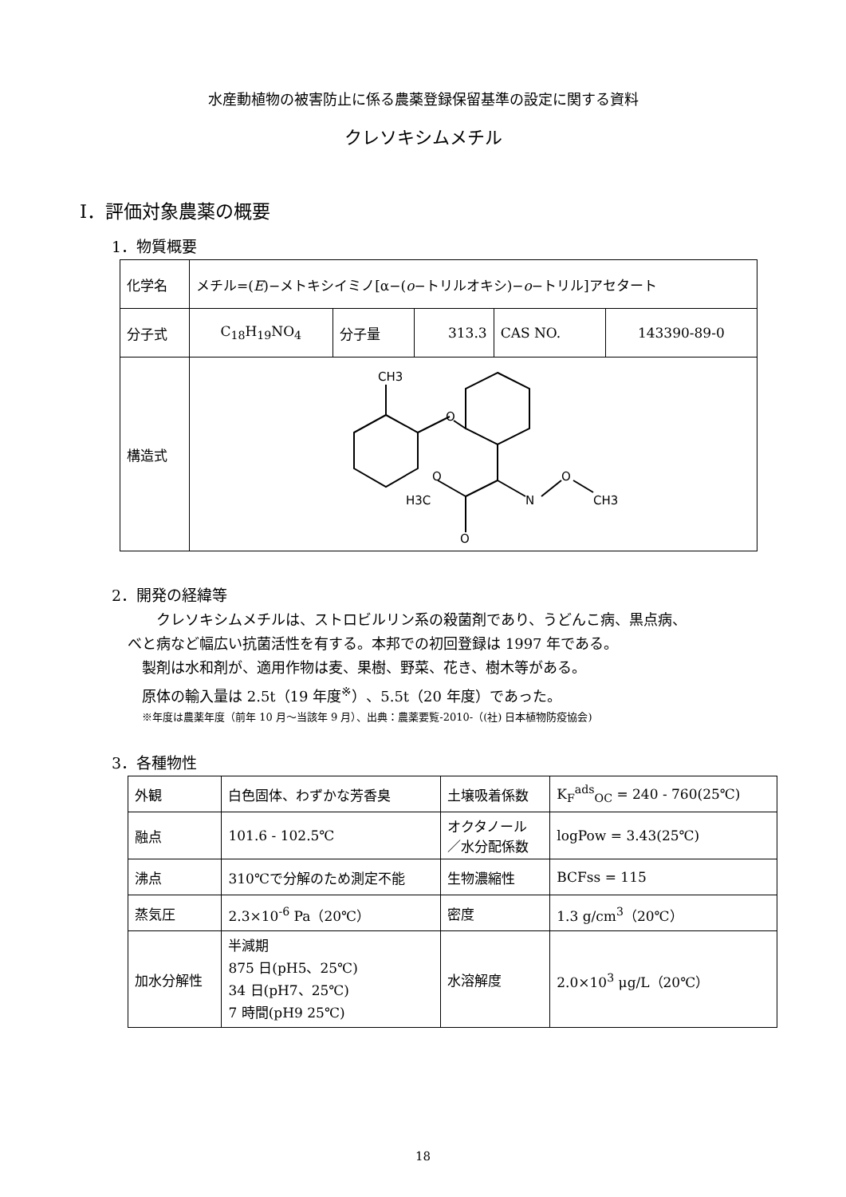水産動植物の被害防止に係る農薬登録保留基準の設定に関する資料
クレソキシムメチル
I．評価対象農薬の概要
1．物質概要
| 化学名 | メチル=( E )−メトキシイミノ[α−( o −トリルオキシ)− o −トリル]アセタート | | | | |
| 分子式 | C<sub>18</sub>H<sub>19</sub>NO<sub>4</sub> | 分子量 | 313.3 | CAS NO. | 143390-89-0 |
| 構造式 | CH3 O H3C O O N O CH3 | | | | |
2．開発の経緯等
　クレソキシムメチルは、ストロビルリン系の殺菌剤であり、うどんこ病、黒点病、
べと病など幅広い抗菌活性を有する。本邦での初回登録は 1997 年である。
製剤は水和剤が、適用作物は麦、果樹、野菜、花き、樹木等がある。
原体の輸入量は 2.5t（19 年度<sup>※</sup>）、5.5t（20 年度）であった。
※年度は農薬年度（前年 10 月～当該年 9 月）、出典：農薬要覧-2010-（(社) 日本植物防疫協会)
3．各種物性
| 外観 | 白色固体、わずかな芳香臭 | 土壌吸着係数 | K<sub>F</sub><sup>ads</sup><sub>OC</sub> = 240 - 760(25℃) |
| 融点 | 101.6 - 102.5℃ | オクタノール ／水分配係数 | logPow = 3.43(25℃) |
| 沸点 | 310℃で分解のため測定不能 | 生物濃縮性 | BCFss = 115 |
| 蒸気圧 | 2.3×10<sup>-6</sup> Pa（20℃） | 密度 | 1.3 g/cm<sup>3</sup>（20℃） |
| 加水分解性 | 半減期 875 日(pH5、25℃) 34 日(pH7、25℃) 7 時間(pH9 25℃) | 水溶解度 | 2.0×10<sup>3</sup> μg/L（20℃） |
18